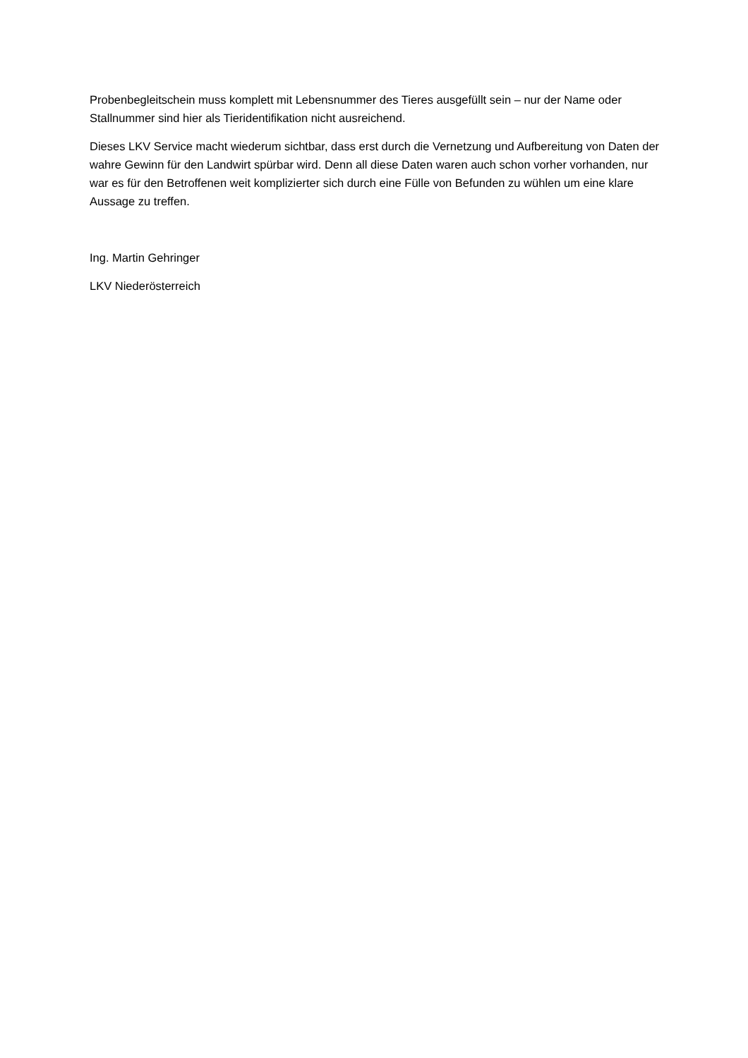Probenbegleitschein muss komplett mit Lebensnummer des Tieres ausgefüllt sein – nur der Name oder Stallnummer sind hier als Tieridentifikation nicht ausreichend.
Dieses LKV Service macht wiederum sichtbar, dass erst durch die Vernetzung und Aufbereitung von Daten der wahre Gewinn für den Landwirt spürbar wird. Denn all diese Daten waren auch schon vorher vorhanden, nur war es für den Betroffenen weit komplizierter sich durch eine Fülle von Befunden zu wühlen um eine klare Aussage zu treffen.
Ing. Martin Gehringer
LKV Niederösterreich